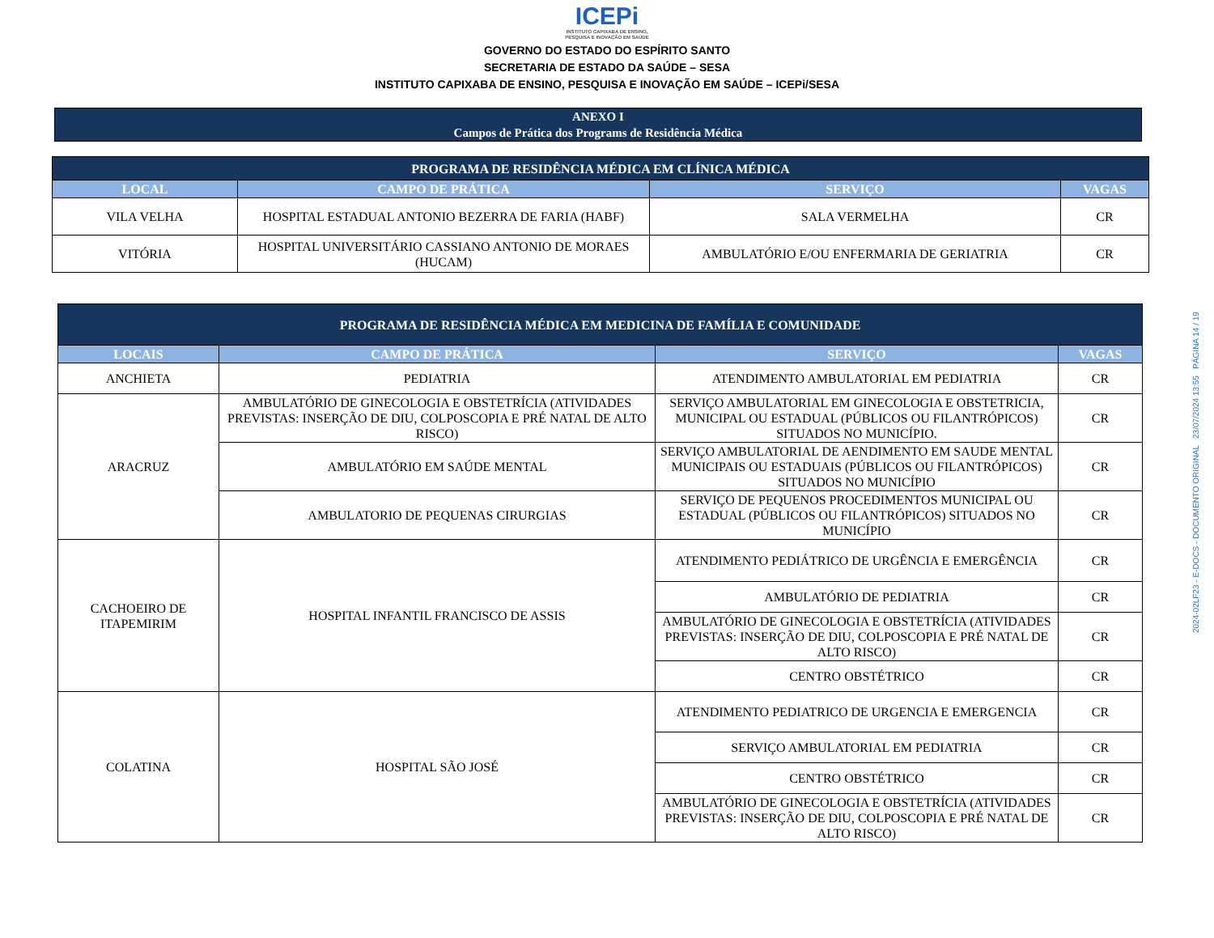ICEPi
INSTITUTO CAPIXABA DE ENSINO,
PESQUISA E INOVAÇÃO EM SAÚDE
GOVERNO DO ESTADO DO ESPÍRITO SANTO
SECRETARIA DE ESTADO DA SAÚDE – SESA
INSTITUTO CAPIXABA DE ENSINO, PESQUISA E INOVAÇÃO EM SAÚDE – ICEPi/SESA
ANEXO I
Campos de Prática dos Programs de Residência Médica
| PROGRAMA DE RESIDÊNCIA MÉDICA EM CLÍNICA MÉDICA | | | |
| --- | --- | --- | --- |
| LOCAL | CAMPO DE PRÁTICA | SERVIÇO | VAGAS |
| VILA VELHA | HOSPITAL ESTADUAL ANTONIO BEZERRA DE FARIA (HABF) | SALA VERMELHA | CR |
| VITÓRIA | HOSPITAL UNIVERSITÁRIO CASSIANO ANTONIO DE MORAES (HUCAM) | AMBULATÓRIO E/OU ENFERMARIA DE GERIATRIA | CR |
| PROGRAMA DE RESIDÊNCIA MÉDICA EM MEDICINA DE FAMÍLIA E COMUNIDADE | | | |
| --- | --- | --- | --- |
| LOCAIS | CAMPO DE PRÁTICA | SERVIÇO | VAGAS |
| ANCHIETA | PEDIATRIA | ATENDIMENTO AMBULATORIAL EM PEDIATRIA | CR |
| ARACRUZ | AMBULATÓRIO DE GINECOLOGIA E OBSTETRÍCIA (ATIVIDADES PREVISTAS: INSERÇÃO DE DIU, COLPOSCOPIA E PRÉ NATAL DE ALTO RISCO) | SERVIÇO AMBULATORIAL EM GINECOLOGIA E OBSTETRICIA, MUNICIPAL OU ESTADUAL (PÚBLICOS OU FILANTRÓPICOS) SITUADOS NO MUNICÍPIO. | CR |
| | AMBULATÓRIO EM SAÚDE MENTAL | SERVIÇO AMBULATORIAL DE AENDIMENTO EM SAUDE MENTAL MUNICIPAIS OU ESTADUAIS (PÚBLICOS OU FILANTRÓPICOS) SITUADOS NO MUNICÍPIO | CR |
| | AMBULATORIO DE PEQUENAS CIRURGIAS | SERVIÇO DE PEQUENOS PROCEDIMENTOS MUNICIPAL OU ESTADUAL (PÚBLICOS OU FILANTRÓPICOS) SITUADOS NO MUNICÍPIO | CR |
| CACHOEIRO DE ITAPEMIRIM | HOSPITAL INFANTIL FRANCISCO DE ASSIS | ATENDIMENTO PEDIÁTRICO DE URGÊNCIA E EMERGÊNCIA | CR |
| | | AMBULATÓRIO DE PEDIATRIA | CR |
| | | AMBULATÓRIO DE GINECOLOGIA E OBSTETRÍCIA (ATIVIDADES PREVISTAS: INSERÇÃO DE DIU, COLPOSCOPIA E PRÉ NATAL DE ALTO RISCO) | CR |
| | | CENTRO OBSTÉTRICO | CR |
| COLATINA | HOSPITAL SÃO JOSÉ | ATENDIMENTO PEDIATRICO DE URGENCIA E EMERGENCIA | CR |
| | | SERVIÇO AMBULATORIAL EM PEDIATRIA | CR |
| | | CENTRO OBSTÉTRICO | CR |
| | | AMBULATÓRIO DE GINECOLOGIA E OBSTETRÍCIA (ATIVIDADES PREVISTAS: INSERÇÃO DE DIU, COLPOSCOPIA E PRÉ NATAL DE ALTO RISCO) | CR |
2024-02LF23 - E-DOCS - DOCUMENTO ORIGINAL 23/07/2024 13:55 PÁGINA 14 / 19